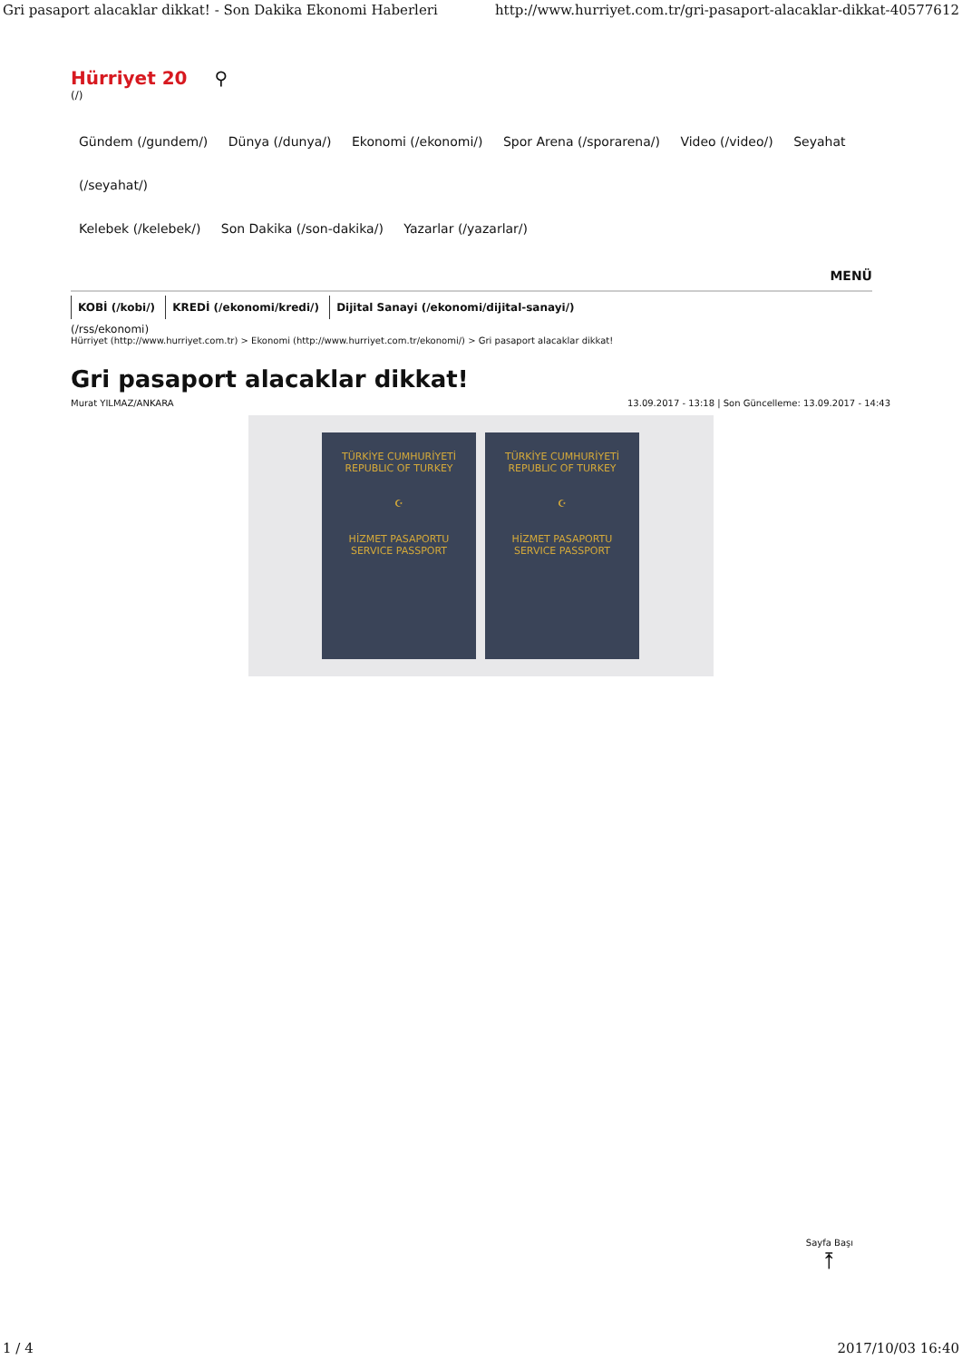Gri pasaport alacaklar dikkat! - Son Dakika Ekonomi Haberleri http://www.hurriyet.com.tr/gri-pasaport-alacaklar-dikkat-40577612
Hürriyet 20 ⚲
(/)
Gündem (/gundem/) Dünya (/dunya/) Ekonomi (/ekonomi/) Spor Arena (/sporarena/) Video (/video/) Seyahat (/seyahat/)
Kelebek (/kelebek/) Son Dakika (/son-dakika/) Yazarlar (/yazarlar/)
MENÜ
KOBİ (/kobi/) KREDİ (/ekonomi/kredi/) Dijital Sanayi (/ekonomi/dijital-sanayi/)
(/rss/ekonomi)
Hürriyet (http://www.hurriyet.com.tr) > Ekonomi (http://www.hurriyet.com.tr/ekonomi/) > Gri pasaport alacaklar dikkat!
Gri pasaport alacaklar dikkat!
Murat YILMAZ/ANKARA 13.09.2017 - 13:18 | Son Güncelleme: 13.09.2017 - 14:43
TÜRKİYE CUMHURİYETİ
REPUBLIC OF TURKEY
☪
HİZMET PASAPORTU
SERVICE PASSPORT
TÜRKİYE CUMHURİYETİ
REPUBLIC OF TURKEY
☪
HİZMET PASAPORTU
SERVICE PASSPORT
Sayfa Başı
⤒
1 / 4 2017/10/03 16:40